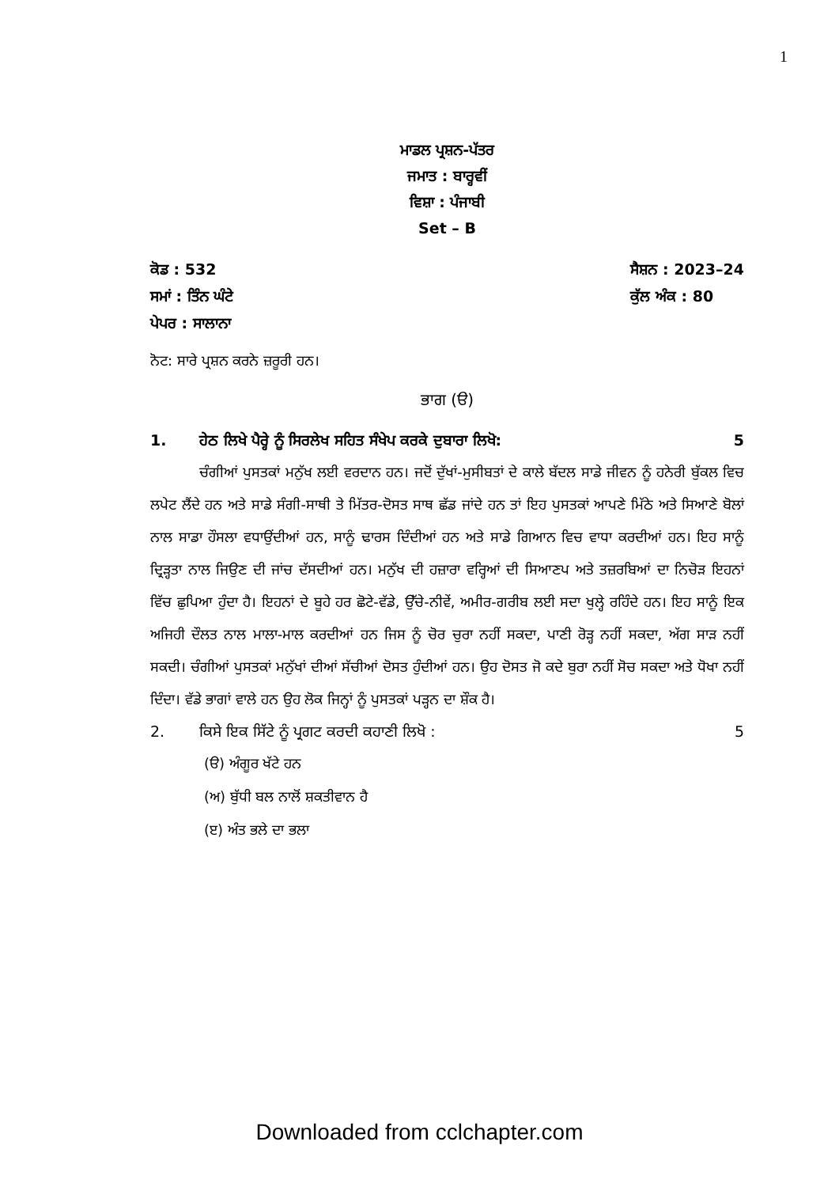1
ਮਾਡਲ ਪ੍ਰਸ਼ਨ-ਪੱਤਰ
ਜਮਾਤ : ਬਾਰ੍ਹਵੀਂ
ਵਿਸ਼ਾ : ਪੰਜਾਬੀ
Set – B
ਕੋਡ : 532
ਸਮਾਂ : ਤਿੰਨ ਘੰਟੇ
ਪੇਪਰ : ਸਾਲਾਨਾ
ਸੈਸ਼ਨ : 2023–24
ਕੁੱਲ ਅੰਕ : 80
ਨੋਟ: ਸਾਰੇ ਪ੍ਰਸ਼ਨ ਕਰਨੇ ਜ਼ਰੂਰੀ ਹਨ।
ਭਾਗ (ੳ)
1. ਹੇਠ ਲਿਖੇ ਪੈਰ੍ਹੇ ਨੂੰ ਸਿਰਲੇਖ ਸਹਿਤ ਸੰਖੇਪ ਕਰਕੇ ਦੁਬਾਰਾ ਲਿਖੋ: 5
ਚੰਗੀਆਂ ਪੁਸਤਕਾਂ ਮਨੁੱਖ ਲਈ ਵਰਦਾਨ ਹਨ। ਜਦੋਂ ਦੁੱਖਾਂ-ਮੁਸੀਬਤਾਂ ਦੇ ਕਾਲੇ ਬੱਦਲ ਸਾਡੇ ਜੀਵਨ ਨੂੰ ਹਨੇਰੀ ਬੁੱਕਲ ਵਿਚ ਲਪੇਟ ਲੈਂਦੇ ਹਨ ਅਤੇ ਸਾਡੇ ਸੰਗੀ-ਸਾਥੀ ਤੇ ਮਿੱਤਰ-ਦੋਸਤ ਸਾਥ ਛੱਡ ਜਾਂਦੇ ਹਨ ਤਾਂ ਇਹ ਪੁਸਤਕਾਂ ਆਪਣੇ ਮਿੱਠੇ ਅਤੇ ਸਿਆਣੇ ਬੋਲਾਂ ਨਾਲ ਸਾਡਾ ਹੌਸਲਾ ਵਧਾਉਂਦੀਆਂ ਹਨ, ਸਾਨੂੰ ਢਾਰਸ ਦਿੰਦੀਆਂ ਹਨ ਅਤੇ ਸਾਡੇ ਗਿਆਨ ਵਿਚ ਵਾਧਾ ਕਰਦੀਆਂ ਹਨ। ਇਹ ਸਾਨੂੰ ਦ੍ਰਿੜ੍ਹਤਾ ਨਾਲ ਜਿਉਣ ਦੀ ਜਾਂਚ ਦੱਸਦੀਆਂ ਹਨ। ਮਨੁੱਖ ਦੀ ਹਜ਼ਾਰਾ ਵਰ੍ਹਿਆਂ ਦੀ ਸਿਆਣਪ ਅਤੇ ਤਜ਼ਰਬਿਆਂ ਦਾ ਨਿਚੋੜ ਇਹਨਾਂ ਵਿੱਚ ਛੁਪਿਆ ਹੁੰਦਾ ਹੈ। ਇਹਨਾਂ ਦੇ ਬੂਹੇ ਹਰ ਛੋਟੇ-ਵੱਡੇ, ਉੱਚੇ-ਨੀਵੇਂ, ਅਮੀਰ-ਗਰੀਬ ਲਈ ਸਦਾ ਖੁਲ੍ਹੇ ਰਹਿੰਦੇ ਹਨ। ਇਹ ਸਾਨੂੰ ਇਕ ਅਜਿਹੀ ਦੌਲਤ ਨਾਲ ਮਾਲਾ-ਮਾਲ ਕਰਦੀਆਂ ਹਨ ਜਿਸ ਨੂੰ ਚੋਰ ਚੁਰਾ ਨਹੀਂ ਸਕਦਾ, ਪਾਣੀ ਰੋੜ੍ਹ ਨਹੀਂ ਸਕਦਾ, ਅੱਗ ਸਾੜ ਨਹੀਂ ਸਕਦੀ। ਚੰਗੀਆਂ ਪੁਸਤਕਾਂ ਮਨੁੱਖਾਂ ਦੀਆਂ ਸੱਚੀਆਂ ਦੋਸਤ ਹੁੰਦੀਆਂ ਹਨ। ਉਹ ਦੋਸਤ ਜੋ ਕਦੇ ਬੁਰਾ ਨਹੀਂ ਸੋਚ ਸਕਦਾ ਅਤੇ ਧੋਖਾ ਨਹੀਂ ਦਿੰਦਾ। ਵੱਡੇ ਭਾਗਾਂ ਵਾਲੇ ਹਨ ਉਹ ਲੋਕ ਜਿਨ੍ਹਾਂ ਨੂੰ ਪੁਸਤਕਾਂ ਪੜ੍ਹਨ ਦਾ ਸ਼ੌਕ ਹੈ।
2. ਕਿਸੇ ਇਕ ਸਿੱਟੇ ਨੂੰ ਪ੍ਰਗਟ ਕਰਦੀ ਕਹਾਣੀ ਲਿਖੋ : 5
(ੳ) ਅੰਗੂਰ ਖੱਟੇ ਹਨ
(ਅ) ਬੁੱਧੀ ਬਲ ਨਾਲੋਂ ਸ਼ਕਤੀਵਾਨ ਹੈ
(ੲ) ਅੰਤ ਭਲੇ ਦਾ ਭਲਾ
Downloaded from cclchapter.com